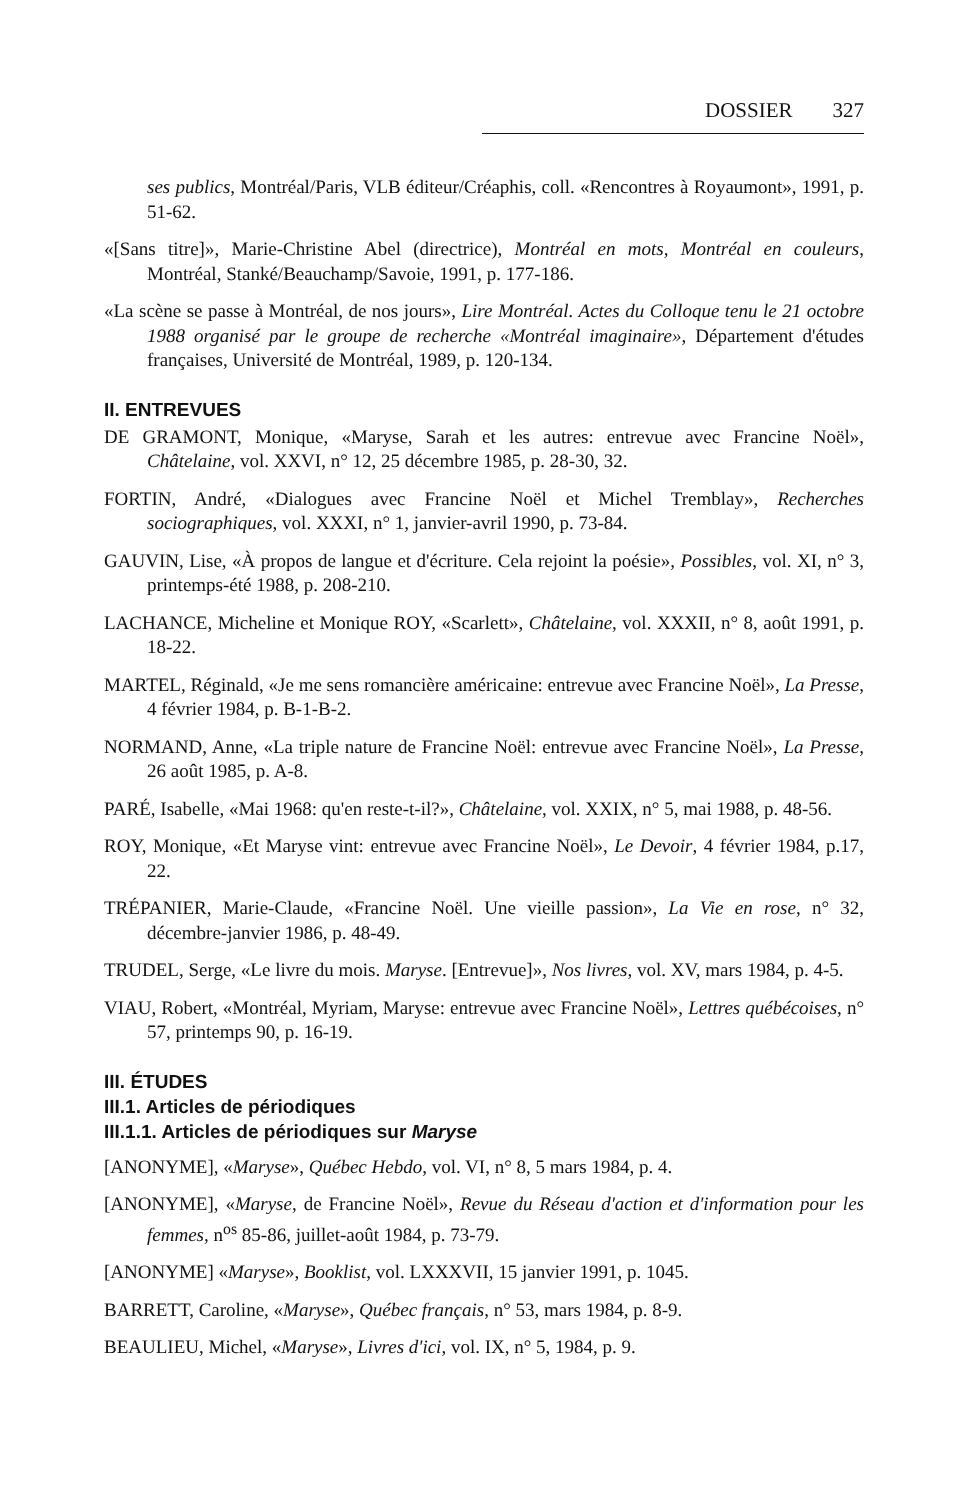DOSSIER 327
ses publics, Montréal/Paris, VLB éditeur/Créaphis, coll. «Rencontres à Royaumont», 1991, p. 51-62.
«[Sans titre]», Marie-Christine Abel (directrice), Montréal en mots, Montréal en couleurs, Montréal, Stanké/Beauchamp/Savoie, 1991, p. 177-186.
«La scène se passe à Montréal, de nos jours», Lire Montréal. Actes du Colloque tenu le 21 octobre 1988 organisé par le groupe de recherche «Montréal imaginaire», Département d'études françaises, Université de Montréal, 1989, p. 120-134.
II. ENTREVUES
DE GRAMONT, Monique, «Maryse, Sarah et les autres: entrevue avec Francine Noël», Châtelaine, vol. XXVI, n° 12, 25 décembre 1985, p. 28-30, 32.
FORTIN, André, «Dialogues avec Francine Noël et Michel Tremblay», Recherches sociographiques, vol. XXXI, n° 1, janvier-avril 1990, p. 73-84.
GAUVIN, Lise, «À propos de langue et d'écriture. Cela rejoint la poésie», Possibles, vol. XI, n° 3, printemps-été 1988, p. 208-210.
LACHANCE, Micheline et Monique ROY, «Scarlett», Châtelaine, vol. XXXII, n° 8, août 1991, p. 18-22.
MARTEL, Réginald, «Je me sens romancière américaine: entrevue avec Francine Noël», La Presse, 4 février 1984, p. B-1-B-2.
NORMAND, Anne, «La triple nature de Francine Noël: entrevue avec Francine Noël», La Presse, 26 août 1985, p. A-8.
PARÉ, Isabelle, «Mai 1968: qu'en reste-t-il?», Châtelaine, vol. XXIX, n° 5, mai 1988, p. 48-56.
ROY, Monique, «Et Maryse vint: entrevue avec Francine Noël», Le Devoir, 4 février 1984, p.17, 22.
TRÉPANIER, Marie-Claude, «Francine Noël. Une vieille passion», La Vie en rose, n° 32, décembre-janvier 1986, p. 48-49.
TRUDEL, Serge, «Le livre du mois. Maryse. [Entrevue]», Nos livres, vol. XV, mars 1984, p. 4-5.
VIAU, Robert, «Montréal, Myriam, Maryse: entrevue avec Francine Noël», Lettres québécoises, n° 57, printemps 90, p. 16-19.
III. ÉTUDES
III.1. Articles de périodiques
III.1.1. Articles de périodiques sur Maryse
[ANONYME], «Maryse», Québec Hebdo, vol. VI, n° 8, 5 mars 1984, p. 4.
[ANONYME], «Maryse, de Francine Noël», Revue du Réseau d'action et d'information pour les femmes, n<sup>os</sup> 85-86, juillet-août 1984, p. 73-79.
[ANONYME] «Maryse», Booklist, vol. LXXXVII, 15 janvier 1991, p. 1045.
BARRETT, Caroline, «Maryse», Québec français, n° 53, mars 1984, p. 8-9.
BEAULIEU, Michel, «Maryse», Livres d'ici, vol. IX, n° 5, 1984, p. 9.